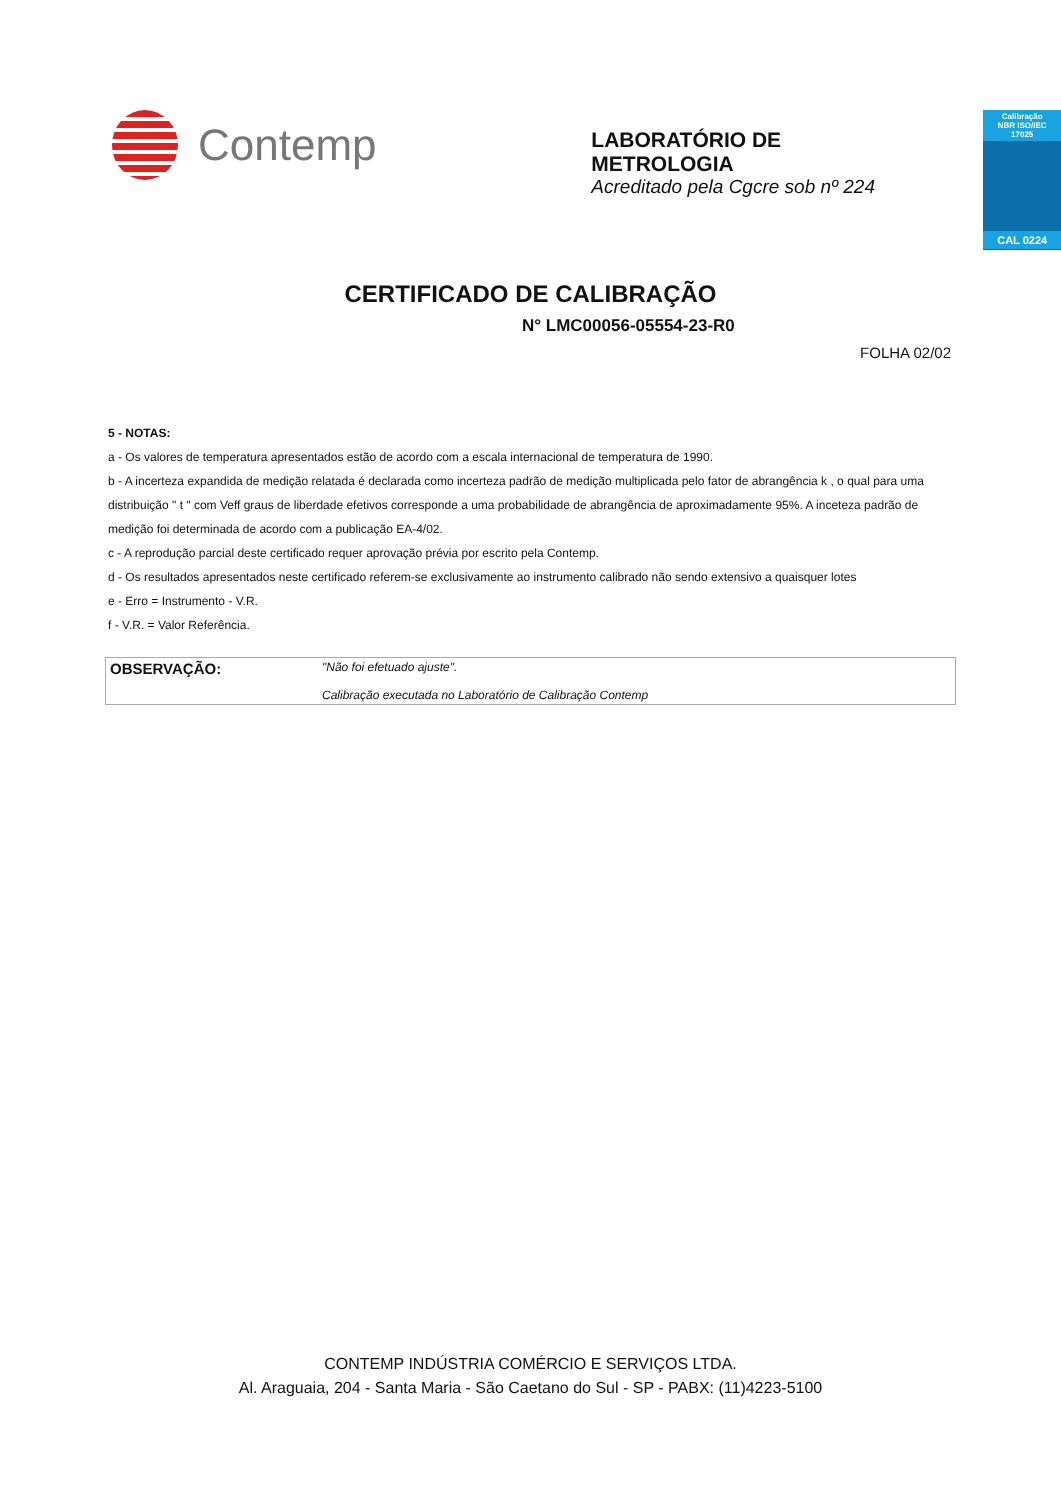Contemp
LABORATÓRIO DE METROLOGIA
Acreditado pela Cgcre sob nº 224
Calibração
NBR ISO/IEC
17025
CAL 0224
CERTIFICADO DE CALIBRAÇÃO
N° LMC00056-05554-23-R0
FOLHA 02/02
5 - NOTAS:
a - Os valores de temperatura apresentados estão de acordo com a escala internacional de temperatura de 1990.
b - A incerteza expandida de medição relatada é declarada como incerteza padrão de medição multiplicada pelo fator de abrangência k , o qual para uma distribuição " t " com Veff graus de liberdade efetivos corresponde a uma probabilidade de abrangência de aproximadamente 95%. A inceteza padrão de medição foi determinada de acordo com a publicação EA-4/02.
c - A reprodução parcial deste certificado requer aprovação prévia por escrito pela Contemp.
d - Os resultados apresentados neste certificado referem-se exclusivamente ao instrumento calibrado não sendo extensivo a quaisquer lotes
e - Erro = Instrumento - V.R.
f - V.R. = Valor Referência.
OBSERVAÇÃO: "Não foi efetuado ajuste".
Calibração executada no Laboratório de Calibração Contemp
CONTEMP INDÚSTRIA COMÉRCIO E SERVIÇOS LTDA.
Al. Araguaia, 204 - Santa Maria - São Caetano do Sul - SP - PABX: (11)4223-5100